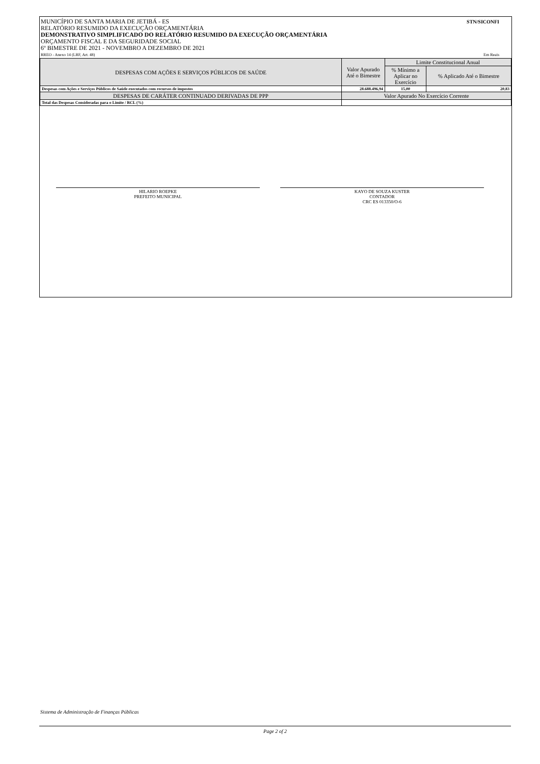MUNICÍPIO DE SANTA MARIA DE JETIBÁ - ES STN/SICONFI
RELATÓRIO RESUMIDO DA EXECUÇÃO ORÇAMENTÁRIA
DEMONSTRATIVO SIMPLIFICADO DO RELATÓRIO RESUMIDO DA EXECUÇÃO ORÇAMENTÁRIA
ORÇAMENTO FISCAL E DA SEGURIDADE SOCIAL
6º BIMESTRE DE 2021 - NOVEMBRO A DEZEMBRO DE 2021
RREO - Anexo 14 (LRF, Art. 48) Em Reais
| DESPESAS COM AÇÕES E SERVIÇOS PÚBLICOS DE SAÚDE | Valor Apurado Até o Bimestre | Limite Constitucional Anual | |
| --- | --- | --- | --- |
| | | % Mínimo a Aplicar no Exercício | % Aplicado Até o Bimestre |
| Despesas com Ações e Serviços Públicos de Saúde executados com recursos de impostos | 28.688.496,94 | 15,00 | 20,83 |
| DESPESAS DE CARÁTER CONTINUADO DERIVADAS DE PPP | Valor Apurado No Exercício Corrente | | |
| Total das Despesas Consideradas para o Limite / RCL (%) | | | |
HILARIO ROEPKE
PREFEITO MUNICIPAL
KAYO DE SOUZA KUSTER
CONTADOR
CRC ES 013350/O-6
Sistema de Administração de Finanças Públicas
Page 2 of 2